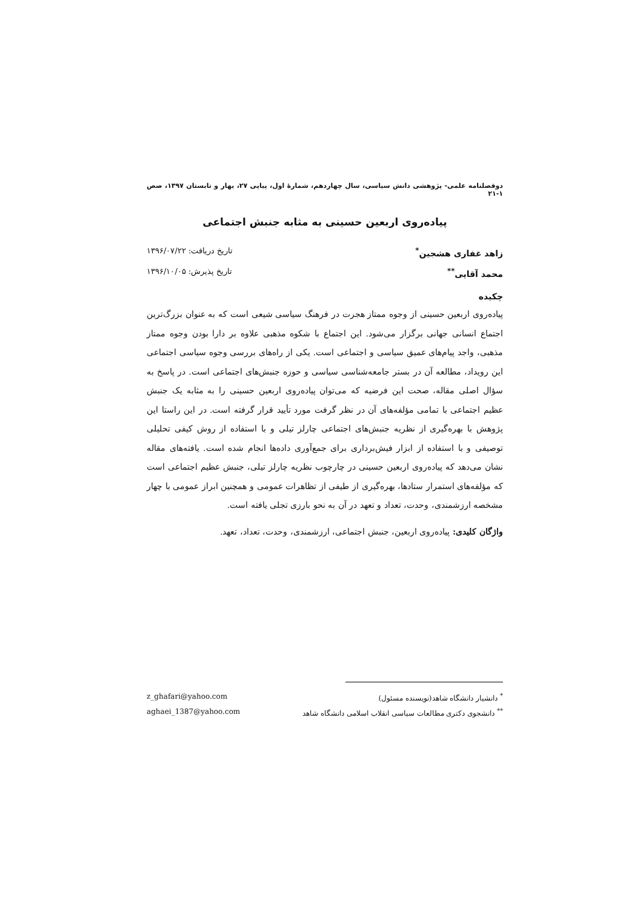دوفصلنامه علمی- پژوهشی دانش سیاسی، سال چهاردهم، شمارۀ اول، پیاپی ۲۷، بهار و تابستان ۱۳۹۷، صص ۱-۲۱
پیاده‌روی اربعین حسینی به مثابه جنبش اجتماعی
زاهد غفاری هشجین<sup>*</sup> تاریخ دریافت: ۱۳۹۶/۰۷/۲۲
محمد آقایی<sup>**</sup> تاریخ پذیرش: ۱۳۹۶/۱۰/۰۵
چکیده
پیاده‌روی اربعین حسینی از وجوه ممتاز هجرت در فرهنگ سیاسی شیعی است که به عنوان بزرگ‌ترین اجتماع انسانی جهانی برگزار می‌شود. این اجتماع با شکوه مذهبی علاوه بر دارا بودن وجوه ممتاز مذهبی، واجد پیام‌های عمیق سیاسی و اجتماعی است. یکی از راه‌های بررسی وجوه سیاسی اجتماعی این رویداد، مطالعه آن در بستر جامعه‌شناسی سیاسی و حوزه جنبش‌های اجتماعی است. در پاسخ به سؤال اصلی مقاله، صحت این فرضیه که می‌توان پیاده‌روی اربعین حسینی را به مثابه یک جنبش عظیم اجتماعی با تمامی مؤلفه‌های آن در نظر گرفت مورد تأیید قرار گرفته است. در این راستا این پژوهش با بهره‌گیری از نظریه جنبش‌های اجتماعی چارلز تیلی و با استفاده از روش کیفی تحلیلی توصیفی و با استفاده از ابزار فیش‌برداری برای جمع‌آوری داده‌ها انجام شده است. یافته‌های مقاله نشان می‌دهد که پیاده‌روی اربعین حسینی در چارچوب نظریه چارلز تیلی، جنبش عظیم اجتماعی است که مؤلفه‌های استمرار ستادها، بهره‌گیری از طیفی از تظاهرات عمومی و همچنین ابراز عمومی با چهار مشخصه ارزشمندی، وحدت، تعداد و تعهد در آن به نحو بارزی تجلی یافته است.
واژگان کلیدی: پیاده‌روی اربعین، جنبش اجتماعی، ارزشمندی، وحدت، تعداد، تعهد.
<sup>*</sup> دانشیار دانشگاه شاهد(نویسنده مسئول) z_ghafari@yahoo.com
<sup>**</sup> دانشجوی دکتری مطالعات سیاسی انقلاب اسلامی دانشگاه شاهد aghaei_1387@yahoo.com